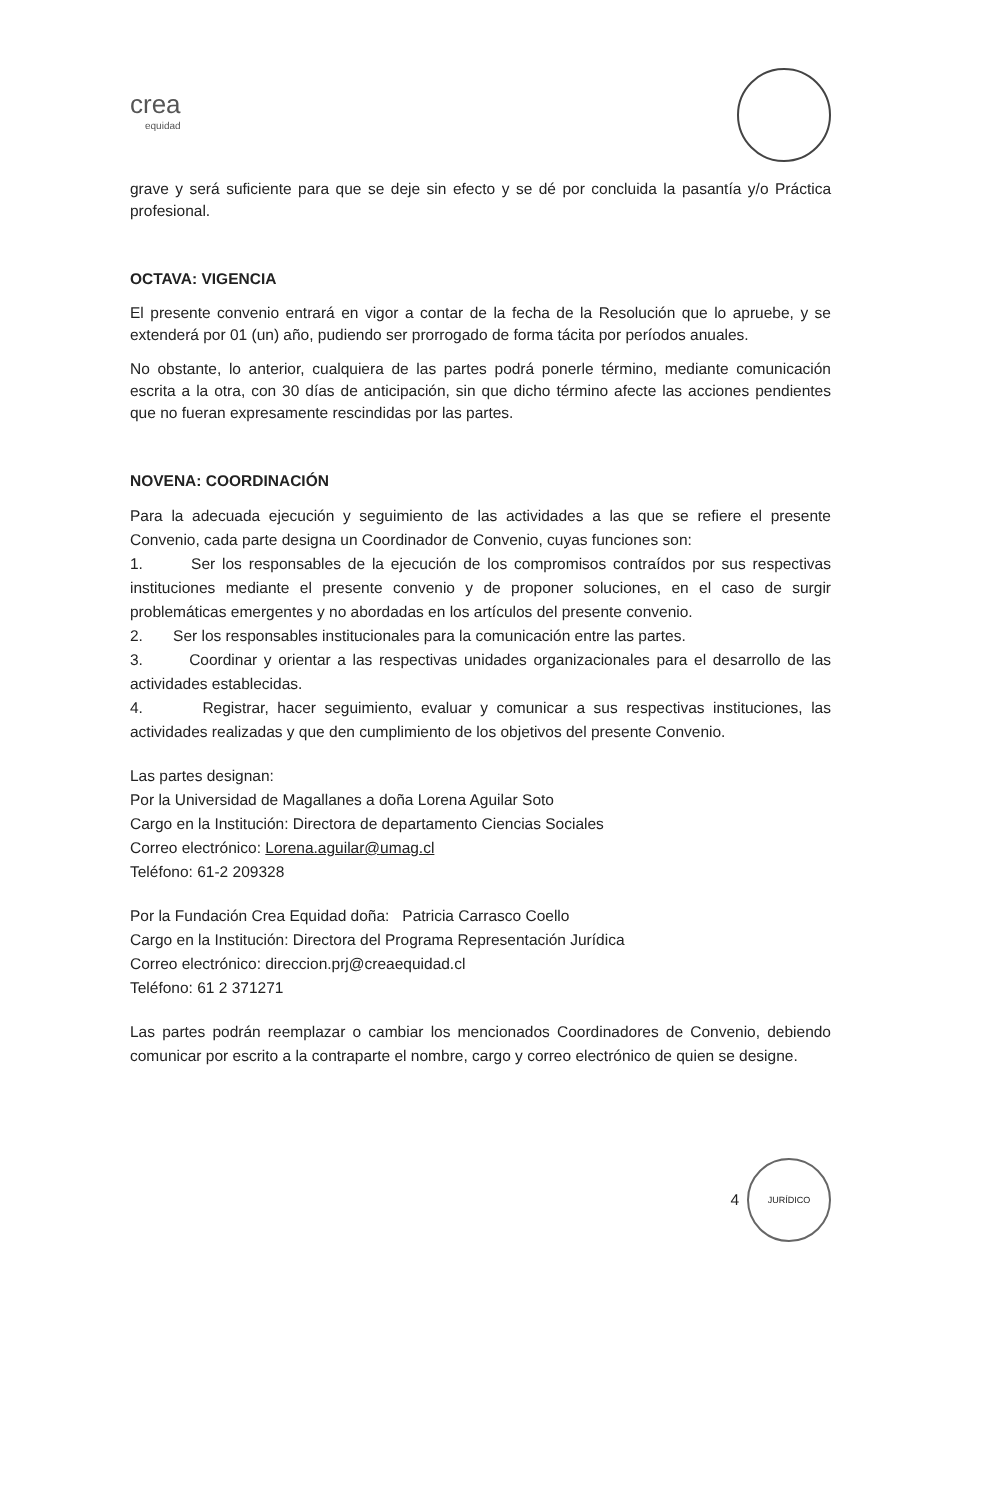crea
equidad
grave y será suficiente para que se deje sin efecto y se dé por concluida la pasantía y/o Práctica profesional.
OCTAVA: VIGENCIA
El presente convenio entrará en vigor a contar de la fecha de la Resolución que lo apruebe, y se extenderá por 01 (un) año, pudiendo ser prorrogado de forma tácita por períodos anuales.
No obstante, lo anterior, cualquiera de las partes podrá ponerle término, mediante comunicación escrita a la otra, con 30 días de anticipación, sin que dicho término afecte las acciones pendientes que no fueran expresamente rescindidas por las partes.
NOVENA: COORDINACIÓN
Para la adecuada ejecución y seguimiento de las actividades a las que se refiere el presente Convenio, cada parte designa un Coordinador de Convenio, cuyas funciones son:
1. Ser los responsables de la ejecución de los compromisos contraídos por sus respectivas instituciones mediante el presente convenio y de proponer soluciones, en el caso de surgir problemáticas emergentes y no abordadas en los artículos del presente convenio.
2. Ser los responsables institucionales para la comunicación entre las partes.
3. Coordinar y orientar a las respectivas unidades organizacionales para el desarrollo de las actividades establecidas.
4. Registrar, hacer seguimiento, evaluar y comunicar a sus respectivas instituciones, las actividades realizadas y que den cumplimiento de los objetivos del presente Convenio.
Las partes designan:
Por la Universidad de Magallanes a doña Lorena Aguilar Soto
Cargo en la Institución: Directora de departamento Ciencias Sociales
Correo electrónico: Lorena.aguilar@umag.cl
Teléfono: 61-2 209328
Por la Fundación Crea Equidad doña: Patricia Carrasco Coello
Cargo en la Institución: Directora del Programa Representación Jurídica
Correo electrónico: direccion.prj@creaequidad.cl
Teléfono: 61 2 371271
Las partes podrán reemplazar o cambiar los mencionados Coordinadores de Convenio, debiendo comunicar por escrito a la contraparte el nombre, cargo y correo electrónico de quien se designe.
4
JURÍDICO